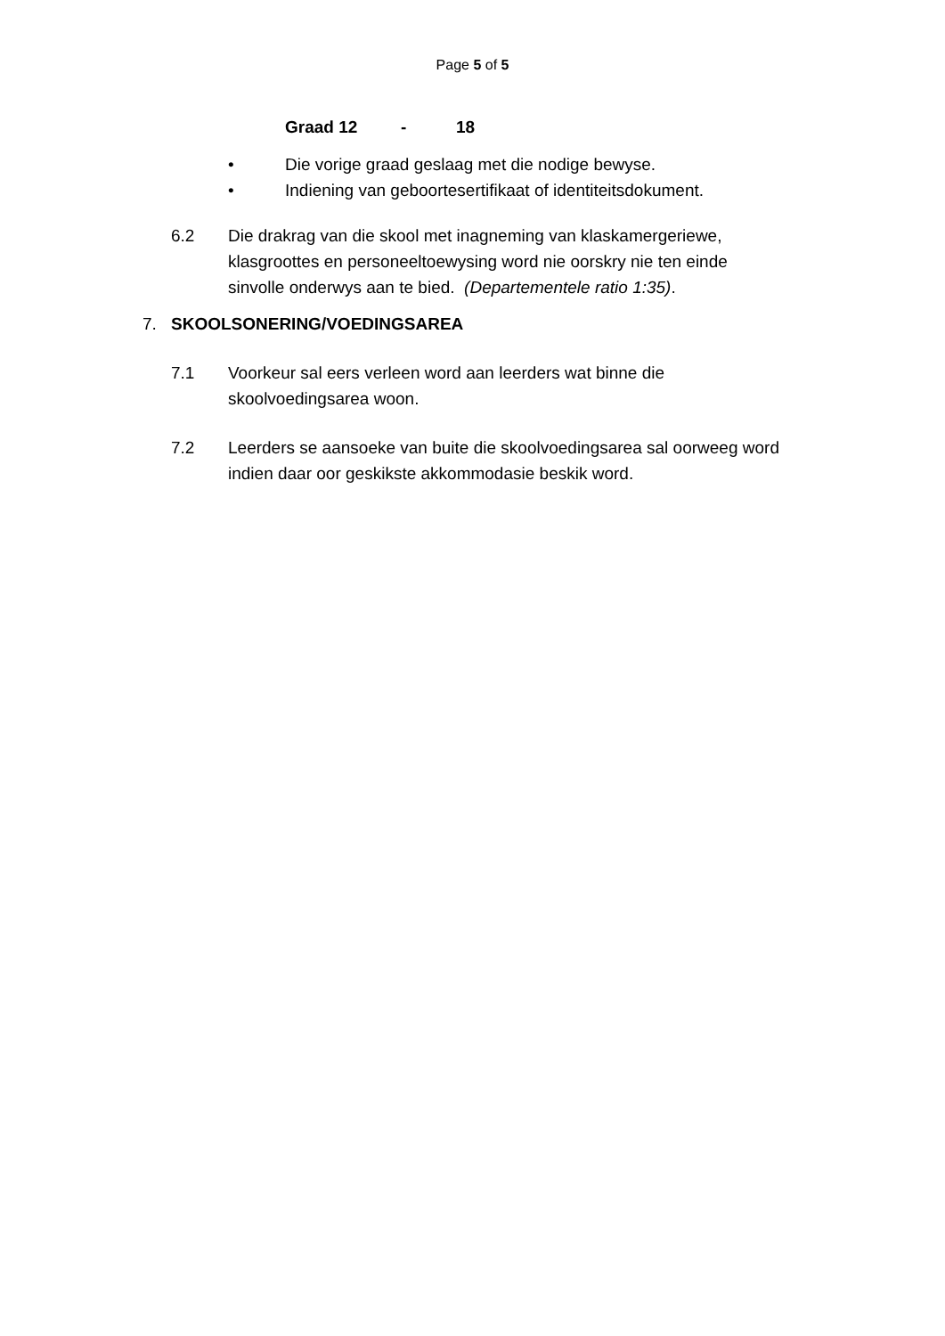Page 5 of 5
Graad 12 - 18
• Die vorige graad geslaag met die nodige bewyse.
• Indiening van geboortesertifikaat of identiteitsdokument.
6.2 Die drakrag van die skool met inagneming van klaskamergeriewe, klasgroottes en personeeltoewysing word nie oorskry nie ten einde sinvolle onderwys aan te bied. (Departementele ratio 1:35).
7. SKOOLSONERING/VOEDINGSAREA
7.1 Voorkeur sal eers verleen word aan leerders wat binne die skoolvoedingsarea woon.
7.2 Leerders se aansoeke van buite die skoolvoedingsarea sal oorweeg word indien daar oor geskikste akkommodasie beskik word.